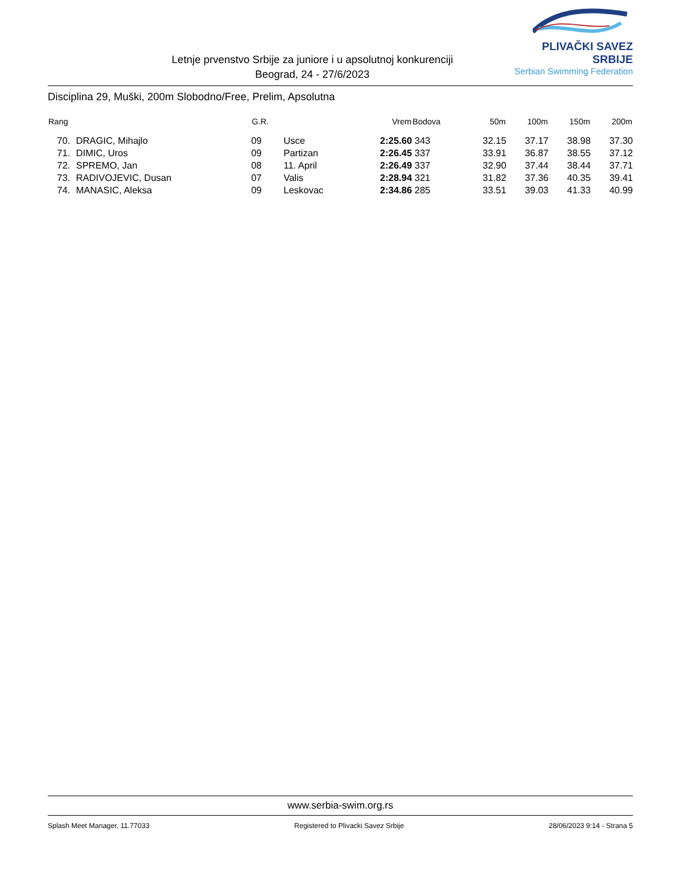Letnje prvenstvo Srbije za juniore i u apsolutnoj konkurenciji
Beograd, 24 - 27/6/2023
PLIVAČKI SAVEZ SRBIJE
Serbian Swimming Federation
Disciplina 29, Muški, 200m Slobodno/Free, Prelim, Apsolutna
| Rang | | G.R. | | Vrem | Bodova | 50m | 100m | 150m | 200m |
| --- | --- | --- | --- | --- | --- | --- | --- | --- | --- |
| 70. | DRAGIC, Mihajlo | 09 | Usce | 2:25.60 | 343 | 32.15 | 37.17 | 38.98 | 37.30 |
| 71. | DIMIC, Uros | 09 | Partizan | 2:26.45 | 337 | 33.91 | 36.87 | 38.55 | 37.12 |
| 72. | SPREMO, Jan | 08 | 11. April | 2:26.49 | 337 | 32.90 | 37.44 | 38.44 | 37.71 |
| 73. | RADIVOJEVIC, Dusan | 07 | Valis | 2:28.94 | 321 | 31.82 | 37.36 | 40.35 | 39.41 |
| 74. | MANASIC, Aleksa | 09 | Leskovac | 2:34.86 | 285 | 33.51 | 39.03 | 41.33 | 40.99 |
www.serbia-swim.org.rs
Splash Meet Manager, 11.77033 Registered to Plivacki Savez Srbije 28/06/2023 9:14 - Strana 5